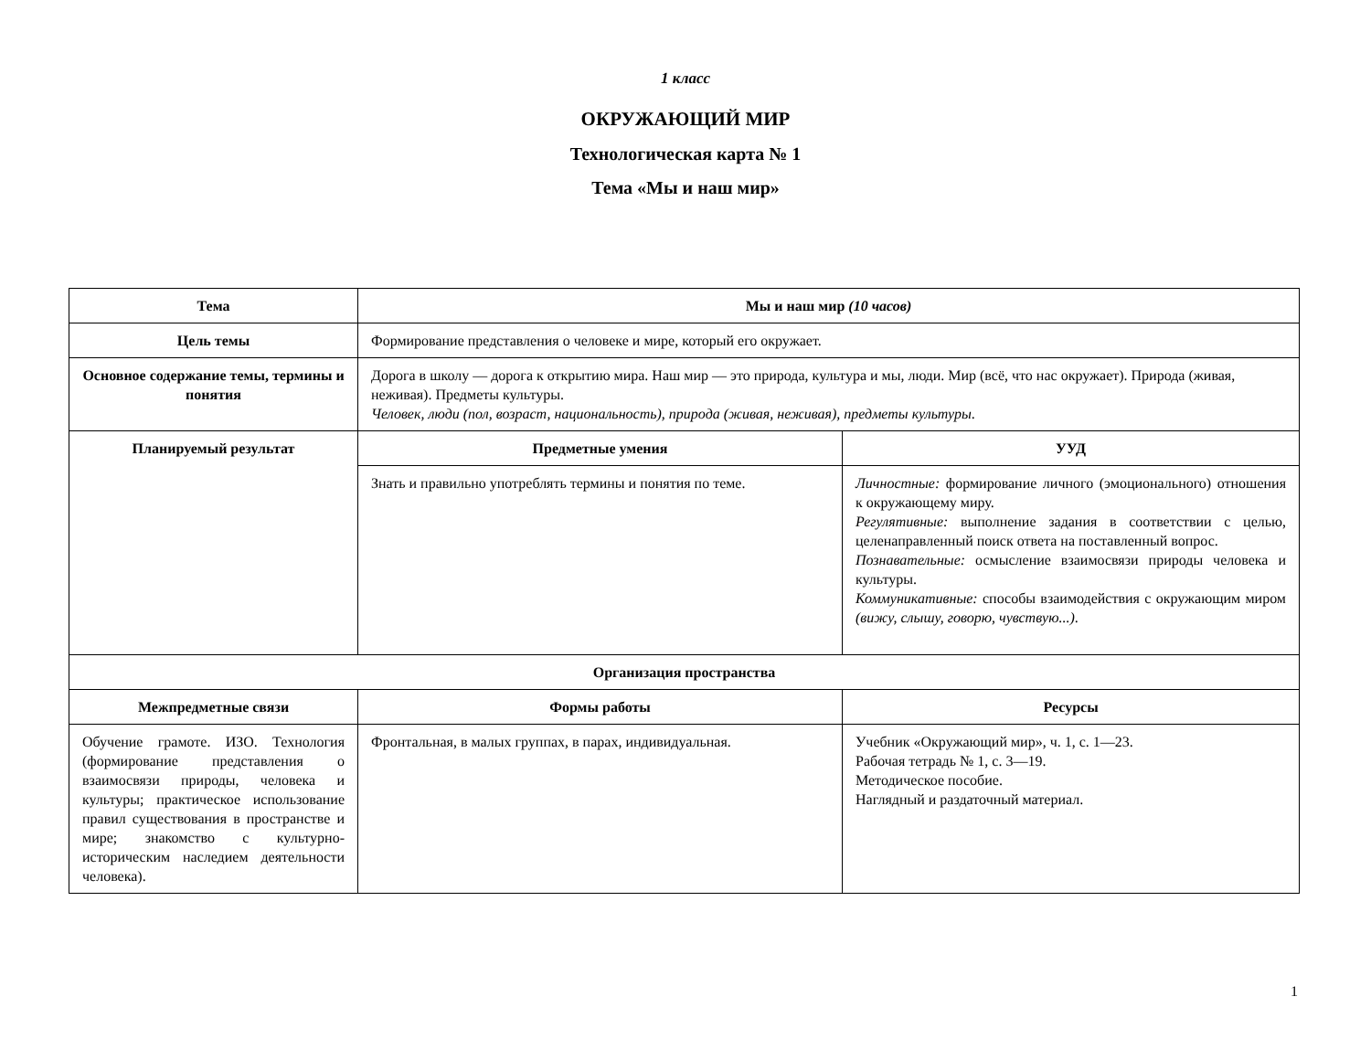1 класс
ОКРУЖАЮЩИЙ МИР
Технологическая карта № 1
Тема «Мы и наш мир»
| Тема | Мы и наш мир (10 часов) | |
| --- | --- | --- |
| Цель темы | Формирование представления о человеке и мире, который его окружает. | |
| Основное содержание темы, термины и понятия | Дорога в школу — дорога к открытию мира. Наш мир — это природа, культура и мы, люди. Мир (всё, что нас окружает). Природа (живая, неживая). Предметы культуры. Человек, люди (пол, возраст, национальность), природа (живая, неживая), предметы культуры . | |
| Планируемый результат | Предметные умения | УУД |
| | Знать и правильно употреблять термины и понятия по теме. | Личностные: формирование личного (эмоционального) отношения к окружающему миру. Регулятивные: выполнение задания в соответствии с целью, целенаправленный поиск ответа на поставленный вопрос. Познавательные: осмысление взаимосвязи природы человека и культуры. Коммуникативные: способы взаимодействия с окружающим миром (вижу, слышу, говорю, чувствую...) . |
| Организация пространства | | |
| Межпредметные связи | Формы работы | Ресурсы |
| Обучение грамоте. ИЗО. Технология (формирование представления о взаимосвязи природы, человека и культуры; практическое использование правил существования в пространстве и мире; знакомство с культурно-историческим наследием деятельности человека). | Фронтальная, в малых группах, в парах, индивидуальная. | Учебник «Окружающий мир», ч. 1, с. 1—23. Рабочая тетрадь № 1, с. 3—19. Методическое пособие. Наглядный и раздаточный материал. |
1